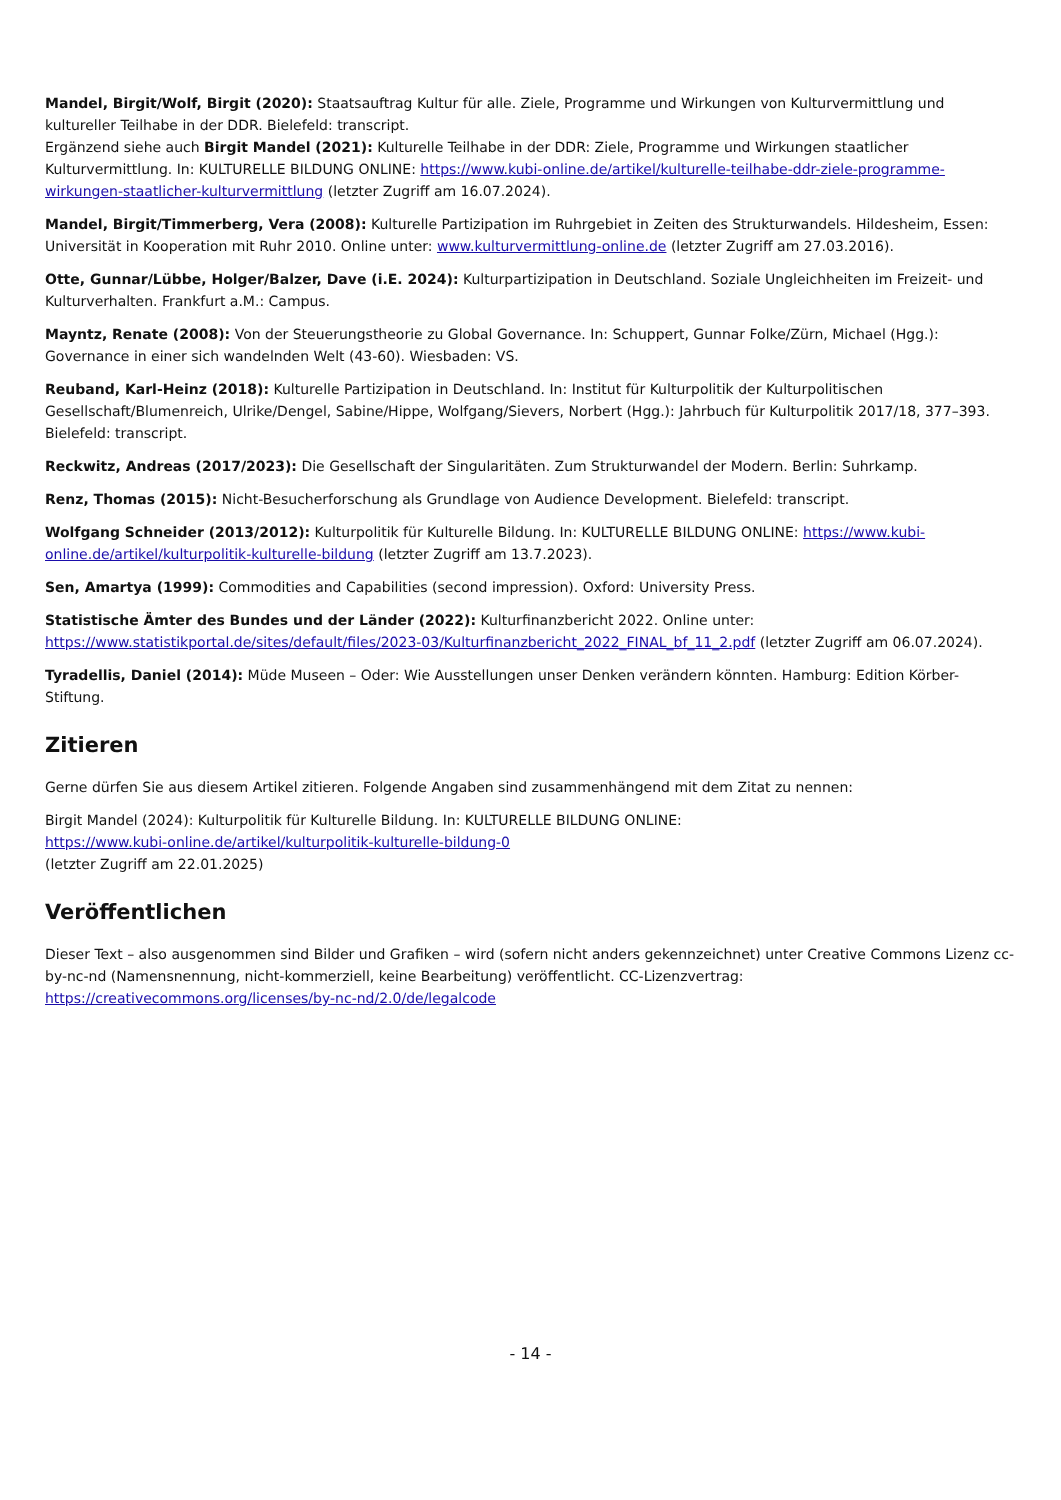Mandel, Birgit/Wolf, Birgit (2020): Staatsauftrag Kultur für alle. Ziele, Programme und Wirkungen von Kulturvermittlung und kultureller Teilhabe in der DDR. Bielefeld: transcript.
Ergänzend siehe auch Birgit Mandel (2021): Kulturelle Teilhabe in der DDR: Ziele, Programme und Wirkungen staatlicher Kulturvermittlung. In: KULTURELLE BILDUNG ONLINE: https://www.kubi-online.de/artikel/kulturelle-teilhabe-ddr-ziele-programme-wirkungen-staatlicher-kulturvermittlung (letzter Zugriff am 16.07.2024).
Mandel, Birgit/Timmerberg, Vera (2008): Kulturelle Partizipation im Ruhrgebiet in Zeiten des Strukturwandels. Hildesheim, Essen: Universität in Kooperation mit Ruhr 2010. Online unter: www.kulturvermittlung-online.de (letzter Zugriff am 27.03.2016).
Otte, Gunnar/Lübbe, Holger/Balzer, Dave (i.E. 2024): Kulturpartizipation in Deutschland. Soziale Ungleichheiten im Freizeit- und Kulturverhalten. Frankfurt a.M.: Campus.
Mayntz, Renate (2008): Von der Steuerungstheorie zu Global Governance. In: Schuppert, Gunnar Folke/Zürn, Michael (Hgg.): Governance in einer sich wandelnden Welt (43-60). Wiesbaden: VS.
Reuband, Karl-Heinz (2018): Kulturelle Partizipation in Deutschland. In: Institut für Kulturpolitik der Kulturpolitischen Gesellschaft/Blumenreich, Ulrike/Dengel, Sabine/Hippe, Wolfgang/Sievers, Norbert (Hgg.): Jahrbuch für Kulturpolitik 2017/18, 377–393. Bielefeld: transcript.
Reckwitz, Andreas (2017/2023): Die Gesellschaft der Singularitäten. Zum Strukturwandel der Modern. Berlin: Suhrkamp.
Renz, Thomas (2015): Nicht-Besucherforschung als Grundlage von Audience Development. Bielefeld: transcript.
Wolfgang Schneider (2013/2012): Kulturpolitik für Kulturelle Bildung. In: KULTURELLE BILDUNG ONLINE: https://www.kubi-online.de/artikel/kulturpolitik-kulturelle-bildung (letzter Zugriff am 13.7.2023).
Sen, Amartya (1999): Commodities and Capabilities (second impression). Oxford: University Press.
Statistische Ämter des Bundes und der Länder (2022): Kulturfinanzbericht 2022. Online unter: https://www.statistikportal.de/sites/default/files/2023-03/Kulturfinanzbericht_2022_FINAL_bf_11_2.pdf (letzter Zugriff am 06.07.2024).
Tyradellis, Daniel (2014): Müde Museen – Oder: Wie Ausstellungen unser Denken verändern könnten. Hamburg: Edition Körber-Stiftung.
Zitieren
Gerne dürfen Sie aus diesem Artikel zitieren. Folgende Angaben sind zusammenhängend mit dem Zitat zu nennen:
Birgit Mandel (2024): Kulturpolitik für Kulturelle Bildung. In: KULTURELLE BILDUNG ONLINE:
https://www.kubi-online.de/artikel/kulturpolitik-kulturelle-bildung-0
(letzter Zugriff am 22.01.2025)
Veröffentlichen
Dieser Text – also ausgenommen sind Bilder und Grafiken – wird (sofern nicht anders gekennzeichnet) unter Creative Commons Lizenz cc-by-nc-nd (Namensnennung, nicht-kommerziell, keine Bearbeitung) veröffentlicht. CC-Lizenzvertrag:
https://creativecommons.org/licenses/by-nc-nd/2.0/de/legalcode
- 14 -